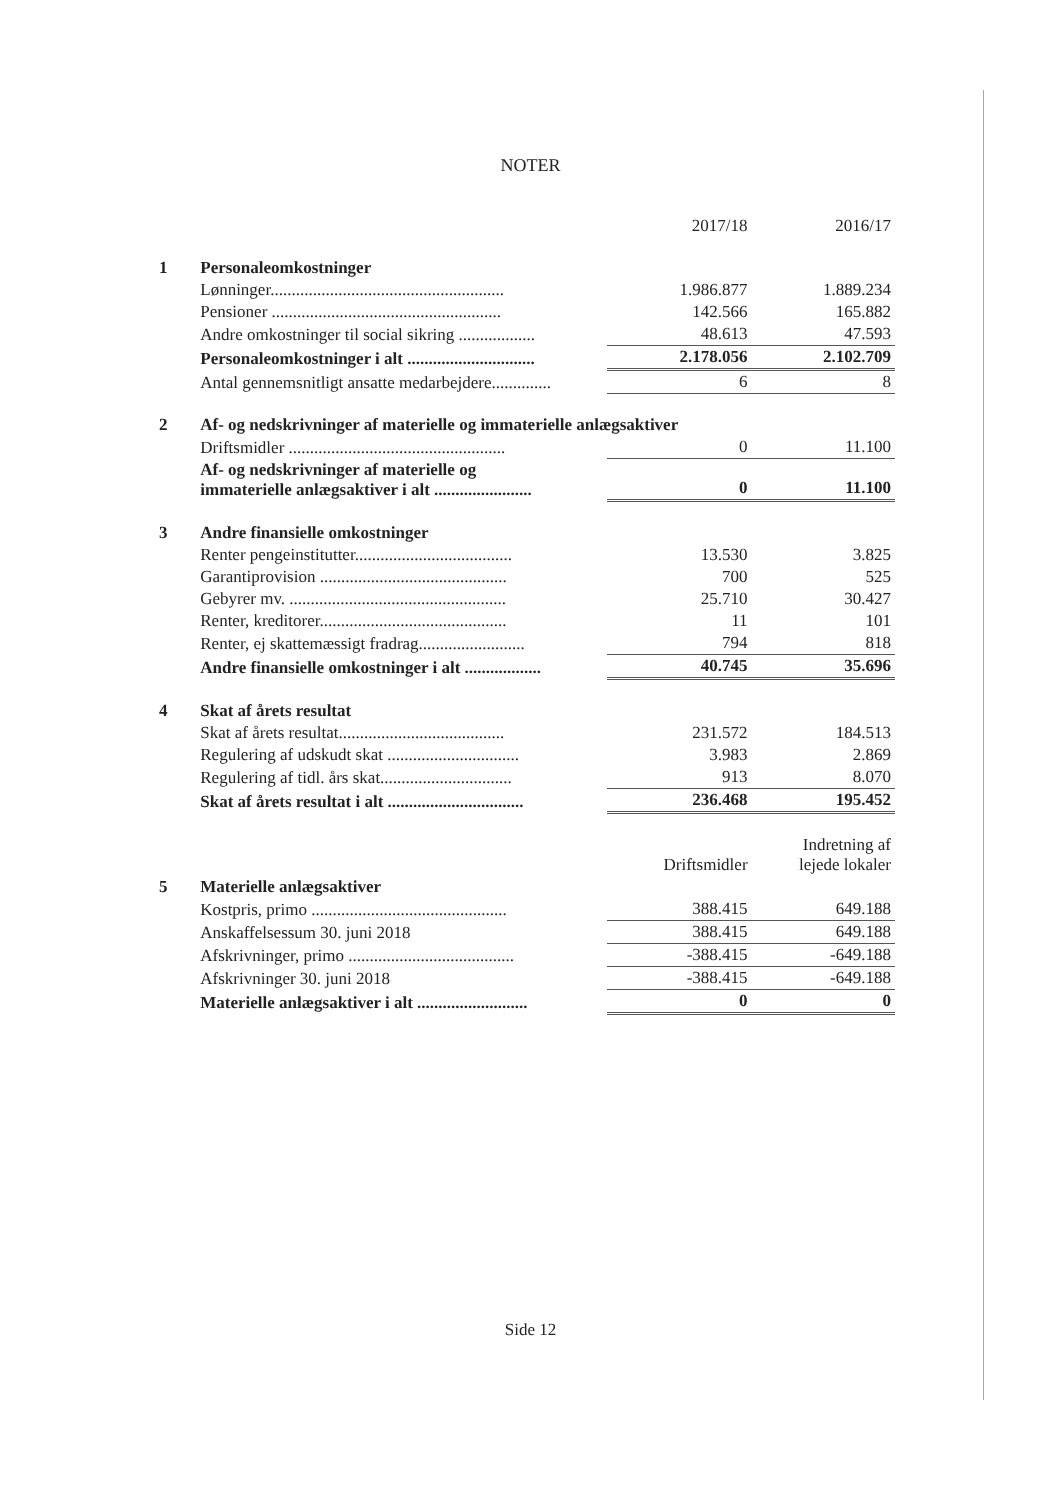NOTER
| | | 2017/18 | 2016/17 |
| --- | --- | --- | --- |
| 1 | Personaleomkostninger | | |
| | Lønninger....................................................... | 1.986.877 | 1.889.234 |
| | Pensioner ...................................................... | 142.566 | 165.882 |
| | Andre omkostninger til social sikring .................. | 48.613 | 47.593 |
| | Personaleomkostninger i alt .............................. | 2.178.056 | 2.102.709 |
| | Antal gennemsnitligt ansatte medarbejdere.............. | 6 | 8 |
| 2 | Af- og nedskrivninger af materielle og immaterielle anlægsaktiver | | |
| | Driftsmidler ................................................... | 0 | 11.100 |
| | Af- og nedskrivninger af materielle og immaterielle anlægsaktiver i alt ....................... | 0 | 11.100 |
| 3 | Andre finansielle omkostninger | | |
| | Renter pengeinstitutter..................................... | 13.530 | 3.825 |
| | Garantiprovision ............................................ | 700 | 525 |
| | Gebyrer mv. ................................................... | 25.710 | 30.427 |
| | Renter, kreditorer............................................ | 11 | 101 |
| | Renter, ej skattemæssigt fradrag......................... | 794 | 818 |
| | Andre finansielle omkostninger i alt .................. | 40.745 | 35.696 |
| 4 | Skat af årets resultat | | |
| | Skat af årets resultat....................................... | 231.572 | 184.513 |
| | Regulering af udskudt skat ............................... | 3.983 | 2.869 |
| | Regulering af tidl. års skat............................... | 913 | 8.070 |
| | Skat af årets resultat i alt ................................ | 236.468 | 195.452 |
| | | Driftsmidler | Indretning af lejede lokaler |
| 5 | Materielle anlægsaktiver | | |
| | Kostpris, primo .............................................. | 388.415 | 649.188 |
| | Anskaffelsessum 30. juni 2018 | 388.415 | 649.188 |
| | Afskrivninger, primo ....................................... | -388.415 | -649.188 |
| | Afskrivninger 30. juni 2018 | -388.415 | -649.188 |
| | Materielle anlægsaktiver i alt .......................... | 0 | 0 |
Side 12